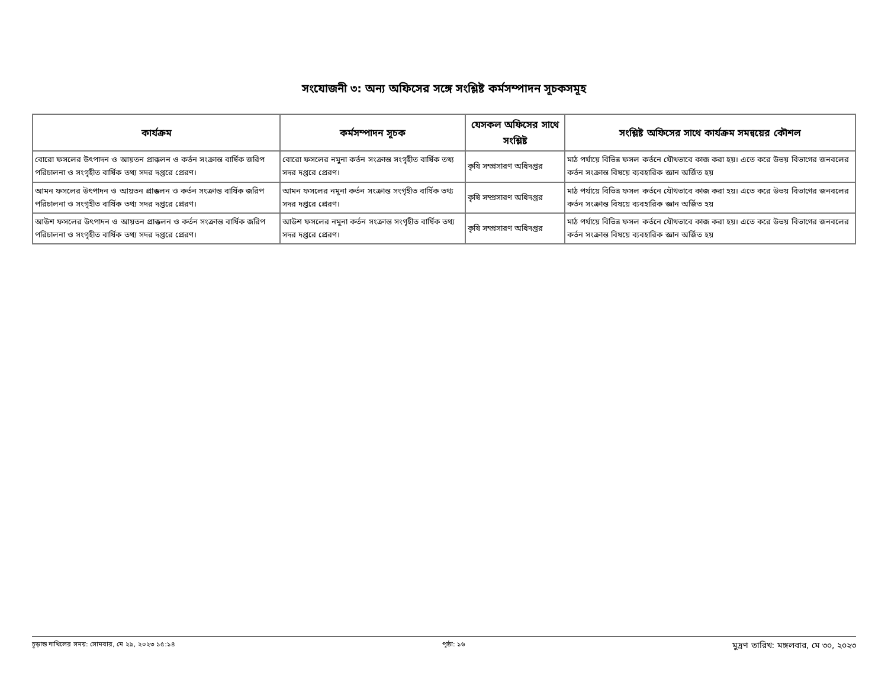সংযোজনী ৩: অন্য অফিসের সঙ্গে সংশ্লিষ্ট কর্মসম্পাদন সূচকসমূহ
| কার্যক্রম | কর্মসম্পাদন সূচক | যেসকল অফিসের সাথে সংশ্লিষ্ট | সংশ্লিষ্ট অফিসের সাথে কার্যক্রম সমন্বয়ের কৌশল |
| --- | --- | --- | --- |
| বোরো ফসলের উৎপাদন ও আয়তন প্রাক্কলন ও কর্তন সংক্রান্ত বার্ষিক জরিপ পরিচালনা ও সংগৃহীত বার্ষিক তথ্য সদর দপ্তরে প্রেরণ। | বোরো ফসলের নমুনা কর্তন সংক্রান্ত সংগৃহীত বার্ষিক তথ্য সদর দপ্তরে প্রেরণ। | কৃষি সম্প্রসারণ অধিদপ্তর | মাঠ পর্যায়ে বিভিন্ন ফসল কর্তনে যৌথভাবে কাজ করা হয়। এতে করে উভয় বিভাগের জনবলের কর্তন সংক্রান্ত বিষয়ে ব্যবহারিক জ্ঞান অর্জিত হয় |
| আমন ফসলের উৎপাদন ও আয়তন প্রাক্কলন ও কর্তন সংক্রান্ত বার্ষিক জরিপ পরিচালনা ও সংগৃহীত বার্ষিক তথ্য সদর দপ্তরে প্রেরণ। | আমন ফসলের নমুনা কর্তন সংক্রান্ত সংগৃহীত বার্ষিক তথ্য সদর দপ্তরে প্রেরণ। | কৃষি সম্প্রসারণ অধিদপ্তর | মাঠ পর্যায়ে বিভিন্ন ফসল কর্তনে যৌথভাবে কাজ করা হয়। এতে করে উভয় বিভাগের জনবলের কর্তন সংক্রান্ত বিষয়ে ব্যবহারিক জ্ঞান অর্জিত হয় |
| আউশ ফসলের উৎপাদন ও আয়তন প্রাক্কলন ও কর্তন সংক্রান্ত বার্ষিক জরিপ পরিচালনা ও সংগৃহীত বার্ষিক তথ্য সদর দপ্তরে প্রেরণ। | আউশ ফসলের নমুনা কর্তন সংক্রান্ত সংগৃহীত বার্ষিক তথ্য সদর দপ্তরে প্রেরণ। | কৃষি সম্প্রসারণ অধিদপ্তর | মাঠ পর্যায়ে বিভিন্ন ফসল কর্তনে যৌথভাবে কাজ করা হয়। এতে করে উভয় বিভাগের জনবলের কর্তন সংক্রান্ত বিষয়ে ব্যবহারিক জ্ঞান অর্জিত হয় |
চূড়ান্ত দাখিলের সময়: সোমবার, মে ২৯, ২০২৩ ১৫:১৪ পৃষ্ঠা: ১৬ মুদ্রণ তারিখ: মঙ্গলবার, মে ৩০, ২০২৩